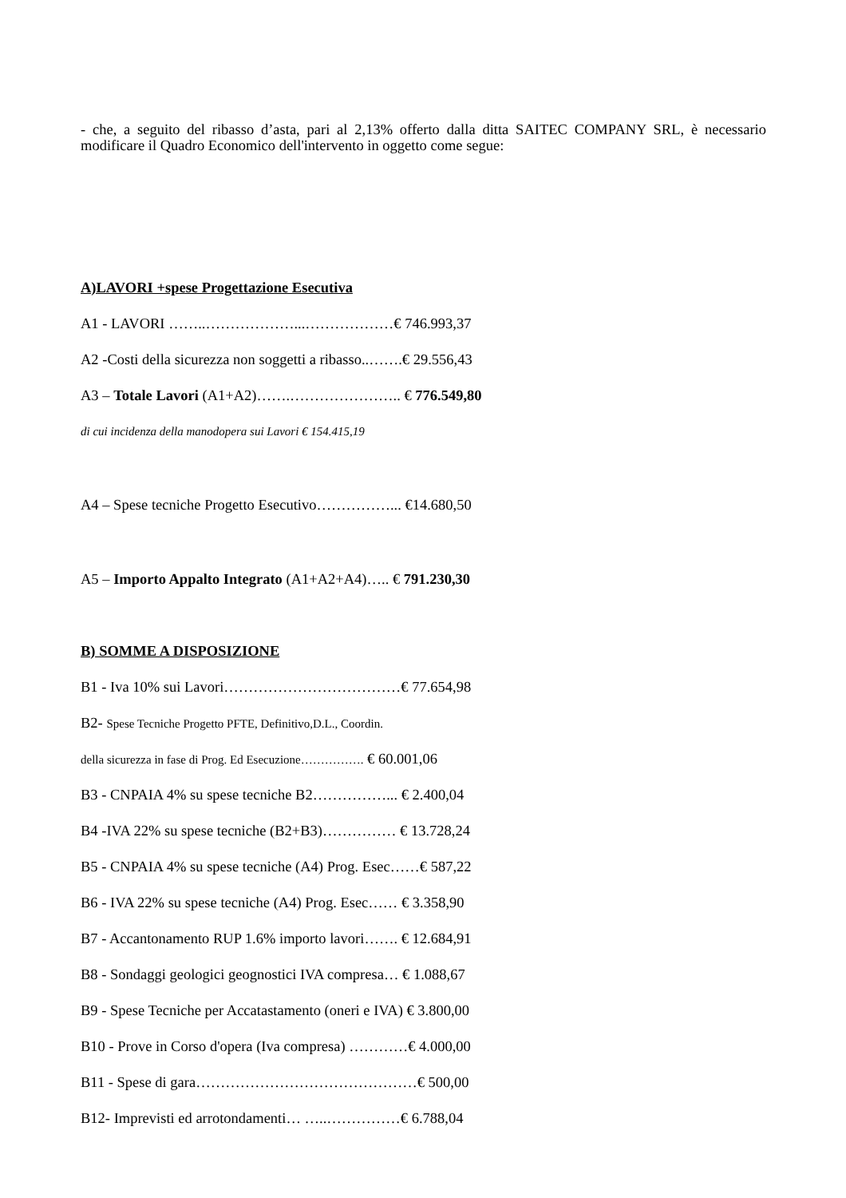- che, a seguito del ribasso d’asta, pari al 2,13% offerto dalla ditta SAITEC COMPANY SRL, è necessario modificare il Quadro Economico dell'intervento in oggetto come segue:
A)LAVORI +spese Progettazione Esecutiva
A1 - LAVORI ……..………………...………………€ 746.993,37
A2 -Costi della sicurezza non soggetti a ribasso..…….€ 29.556,43
A3 – Totale Lavori (A1+A2)…….………………….. € 776.549,80
di cui incidenza della manodopera sui Lavori € 154.415,19
A4 – Spese tecniche Progetto Esecutivo……………... €14.680,50
A5 – Importo Appalto Integrato (A1+A2+A4)….. € 791.230,30
B) SOMME A DISPOSIZIONE
B1 - Iva 10% sui Lavori………………………………€ 77.654,98
B2- Spese Tecniche Progetto PFTE, Definitivo,D.L., Coordin.
della sicurezza in fase di Prog. Ed Esecuzione……………. € 60.001,06
B3 - CNPAIA 4% su spese tecniche B2……………... € 2.400,04
B4 -IVA 22% su spese tecniche (B2+B3)…………… € 13.728,24
B5 - CNPAIA 4% su spese tecniche (A4) Prog. Esec……€ 587,22
B6 - IVA 22% su spese tecniche (A4) Prog. Esec…… € 3.358,90
B7 - Accantonamento RUP 1.6% importo lavori……. € 12.684,91
B8 - Sondaggi geologici geognostici IVA compresa… € 1.088,67
B9 - Spese Tecniche per Accatastamento (oneri e IVA) € 3.800,00
B10 - Prove in Corso d'opera (Iva compresa) …………€ 4.000,00
B11 - Spese di gara………………………………………€ 500,00
B12- Imprevisti ed arrotondamenti… …..……………€ 6.788,04